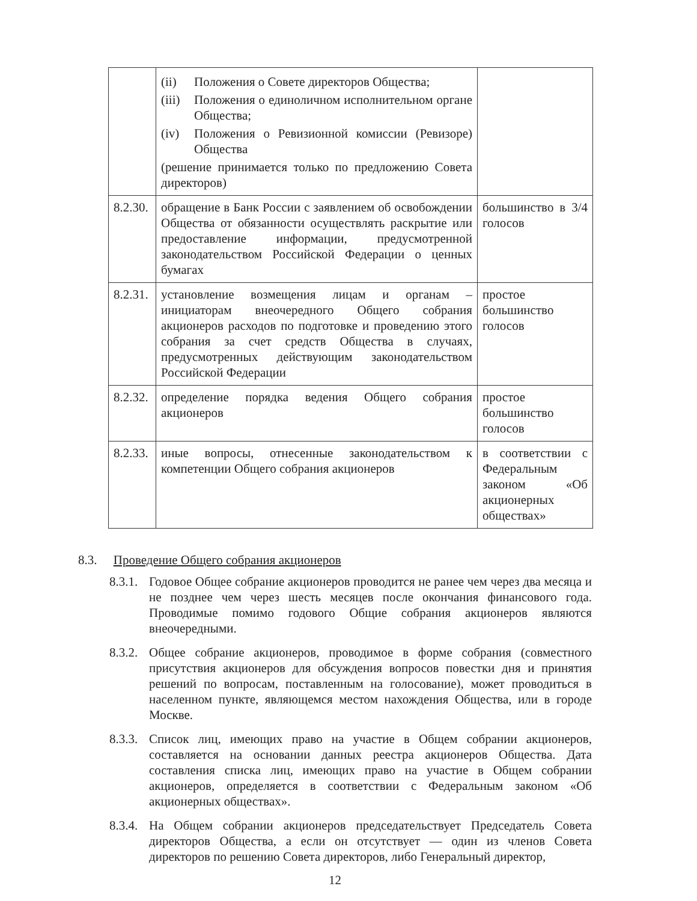| | (ii) Положения о Совете директоров Общества; (iii) Положения о единоличном исполнительном органе Общества; (iv) Положения о Ревизионной комиссии (Ревизоре) Общества (решение принимается только по предложению Совета директоров) | |
| 8.2.30. | обращение в Банк России с заявлением об освобождении Общества от обязанности осуществлять раскрытие или предоставление информации, предусмотренной законодательством Российской Федерации о ценных бумагах | большинство в 3/4 голосов |
| 8.2.31. | установление возмещения лицам и органам – инициаторам внеочередного Общего собрания акционеров расходов по подготовке и проведению этого собрания за счет средств Общества в случаях, предусмотренных действующим законодательством Российской Федерации | простое большинство голосов |
| 8.2.32. | определение порядка ведения Общего собрания акционеров | простое большинство голосов |
| 8.2.33. | иные вопросы, отнесенные законодательством к компетенции Общего собрания акционеров | в соответствии с Федеральным законом «Об акционерных обществах» |
8.3. Проведение Общего собрания акционеров
8.3.1. Годовое Общее собрание акционеров проводится не ранее чем через два месяца и не позднее чем через шесть месяцев после окончания финансового года. Проводимые помимо годового Общие собрания акционеров являются внеочередными.
8.3.2. Общее собрание акционеров, проводимое в форме собрания (совместного присутствия акционеров для обсуждения вопросов повестки дня и принятия решений по вопросам, поставленным на голосование), может проводиться в населенном пункте, являющемся местом нахождения Общества, или в городе Москве.
8.3.3. Список лиц, имеющих право на участие в Общем собрании акционеров, составляется на основании данных реестра акционеров Общества. Дата составления списка лиц, имеющих право на участие в Общем собрании акционеров, определяется в соответствии с Федеральным законом «Об акционерных обществах».
8.3.4. На Общем собрании акционеров председательствует Председатель Совета директоров Общества, а если он отсутствует — один из членов Совета директоров по решению Совета директоров, либо Генеральный директор,
12